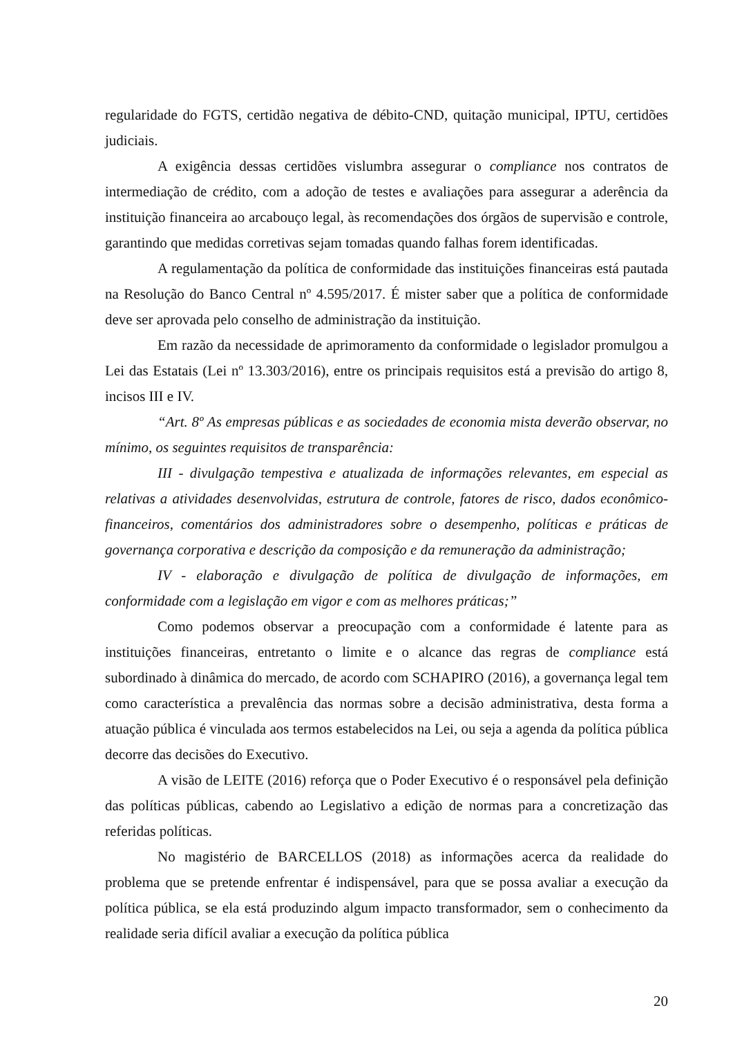regularidade do FGTS, certidão negativa de débito-CND, quitação municipal, IPTU, certidões judiciais.
A exigência dessas certidões vislumbra assegurar o compliance nos contratos de intermediação de crédito, com a adoção de testes e avaliações para assegurar a aderência da instituição financeira ao arcabouço legal, às recomendações dos órgãos de supervisão e controle, garantindo que medidas corretivas sejam tomadas quando falhas forem identificadas.
A regulamentação da política de conformidade das instituições financeiras está pautada na Resolução do Banco Central nº 4.595/2017. É mister saber que a política de conformidade deve ser aprovada pelo conselho de administração da instituição.
Em razão da necessidade de aprimoramento da conformidade o legislador promulgou a Lei das Estatais (Lei nº 13.303/2016), entre os principais requisitos está a previsão do artigo 8, incisos III e IV.
“Art. 8º As empresas públicas e as sociedades de economia mista deverão observar, no mínimo, os seguintes requisitos de transparência:
III - divulgação tempestiva e atualizada de informações relevantes, em especial as relativas a atividades desenvolvidas, estrutura de controle, fatores de risco, dados econômico-financeiros, comentários dos administradores sobre o desempenho, políticas e práticas de governança corporativa e descrição da composição e da remuneração da administração;
IV - elaboração e divulgação de política de divulgação de informações, em conformidade com a legislação em vigor e com as melhores práticas;”
Como podemos observar a preocupação com a conformidade é latente para as instituições financeiras, entretanto o limite e o alcance das regras de compliance está subordinado à dinâmica do mercado, de acordo com SCHAPIRO (2016), a governança legal tem como característica a prevalência das normas sobre a decisão administrativa, desta forma a atuação pública é vinculada aos termos estabelecidos na Lei, ou seja a agenda da política pública decorre das decisões do Executivo.
A visão de LEITE (2016) reforça que o Poder Executivo é o responsável pela definição das políticas públicas, cabendo ao Legislativo a edição de normas para a concretização das referidas políticas.
No magistério de BARCELLOS (2018) as informações acerca da realidade do problema que se pretende enfrentar é indispensável, para que se possa avaliar a execução da política pública, se ela está produzindo algum impacto transformador, sem o conhecimento da realidade seria difícil avaliar a execução da política pública
20